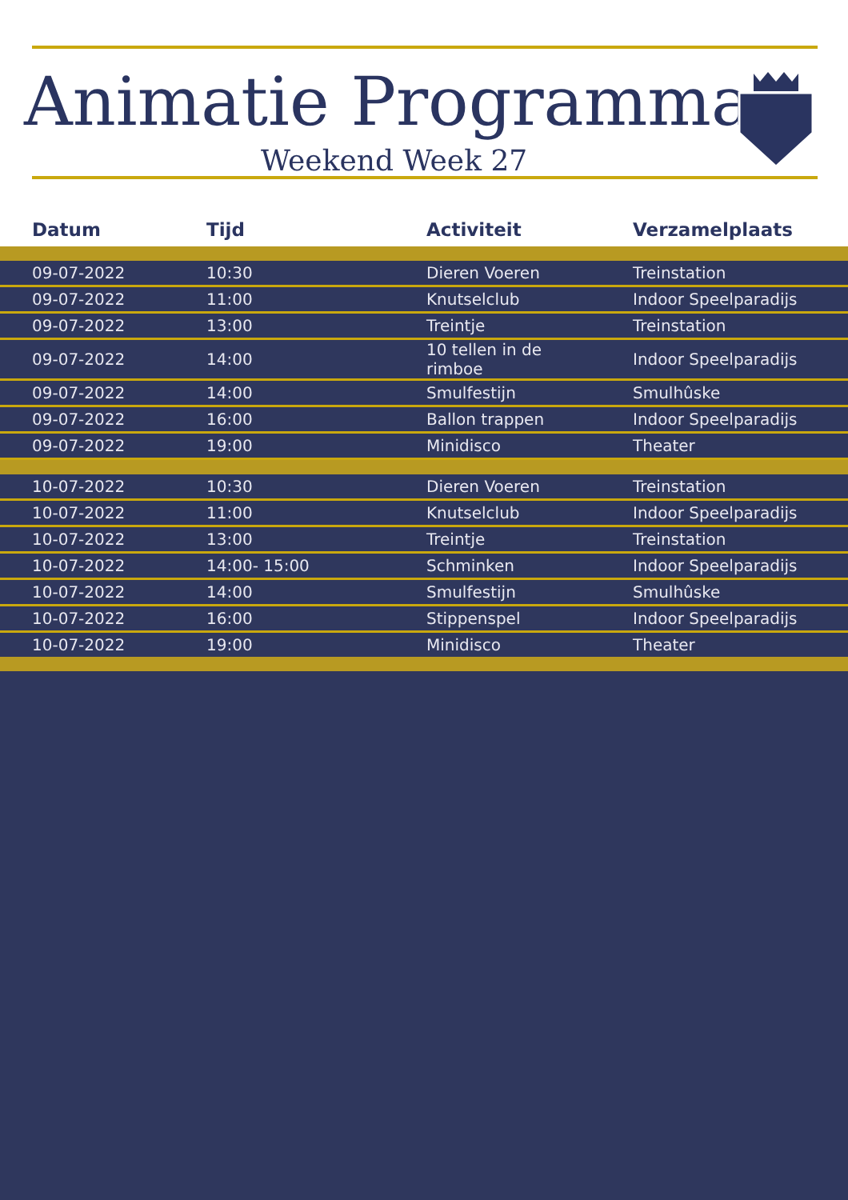Animatie Programma
Weekend Week 27
| Datum | Tijd | Activiteit | Verzamelplaats |
| --- | --- | --- | --- |
| 09-07-2022 | 10:30 | Dieren Voeren | Treinstation |
| 09-07-2022 | 11:00 | Knutselclub | Indoor Speelparadijs |
| 09-07-2022 | 13:00 | Treintje | Treinstation |
| 09-07-2022 | 14:00 | 10 tellen in de rimboe | Indoor Speelparadijs |
| 09-07-2022 | 14:00 | Smulfestijn | Smulhûske |
| 09-07-2022 | 16:00 | Ballon trappen | Indoor Speelparadijs |
| 09-07-2022 | 19:00 | Minidisco | Theater |
| 10-07-2022 | 10:30 | Dieren Voeren | Treinstation |
| 10-07-2022 | 11:00 | Knutselclub | Indoor Speelparadijs |
| 10-07-2022 | 13:00 | Treintje | Treinstation |
| 10-07-2022 | 14:00- 15:00 | Schminken | Indoor Speelparadijs |
| 10-07-2022 | 14:00 | Smulfestijn | Smulhûske |
| 10-07-2022 | 16:00 | Stippenspel | Indoor Speelparadijs |
| 10-07-2022 | 19:00 | Minidisco | Theater |